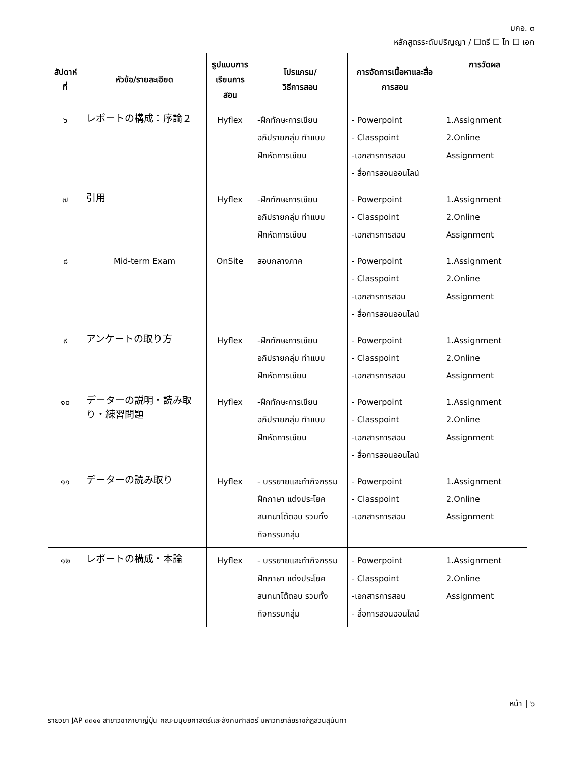มคอ. ๓
หลักสูตรระดับปริญญา / ☐ตรี ☐ โท ☐ เอก
| สัปดาห์ที่ | หัวข้อ/รายละเอียด | รูปแบบการเรียนการสอน | โปรแกรม/ วิธีการสอน | การจัดการเนื้อหาและสื่อการสอน | การวัดผล |
| --- | --- | --- | --- | --- | --- |
| ๖ | レポートの構成：序論２ | Hyflex | -ฝึกทักษะการเขียน อภิปรายกลุ่ม ทำแบบฝึกหัดการเขียน | - Powerpoint - Classpoint -เอกสารการสอน - สื่อการสอนออนไลน์ | 1.Assignment 2.Online Assignment |
| ๗ | 引用 | Hyflex | -ฝึกทักษะการเขียน อภิปรายกลุ่ม ทำแบบฝึกหัดการเขียน | - Powerpoint - Classpoint -เอกสารการสอน | 1.Assignment 2.Online Assignment |
| ๘ | Mid-term Exam | OnSite | สอบกลางภาค | - Powerpoint - Classpoint -เอกสารการสอน - สื่อการสอนออนไลน์ | 1.Assignment 2.Online Assignment |
| ๙ | アンケートの取り方 | Hyflex | -ฝึกทักษะการเขียน อภิปรายกลุ่ม ทำแบบฝึกหัดการเขียน | - Powerpoint - Classpoint -เอกสารการสอน | 1.Assignment 2.Online Assignment |
| ๑๐ | データーの説明・読み取り・練習問題 | Hyflex | -ฝึกทักษะการเขียน อภิปรายกลุ่ม ทำแบบฝึกหัดการเขียน | - Powerpoint - Classpoint -เอกสารการสอน - สื่อการสอนออนไลน์ | 1.Assignment 2.Online Assignment |
| ๑๑ | データーの読み取り | Hyflex | - บรรยายและทำกิจกรรมฝึกภาษา แต่งประโยค สนทนาโต้ตอบ รวมทั้งกิจกรรมกลุ่ม | - Powerpoint - Classpoint -เอกสารการสอน | 1.Assignment 2.Online Assignment |
| ๑๒ | レポートの構成・本論 | Hyflex | - บรรยายและทำกิจกรรมฝึกภาษา แต่งประโยค สนทนาโต้ตอบ รวมทั้งกิจกรรมกลุ่ม | - Powerpoint - Classpoint -เอกสารการสอน - สื่อการสอนออนไลน์ | 1.Assignment 2.Online Assignment |
หน้า | ๖
รายวิชา JAP ๓๓๑๑ สาขาวิชาภาษาญี่ปุ่น คณะมนุษยศาสตร์และสังคมศาสตร์ มหาวิทยาลัยราชภัฏสวนสุนันทา